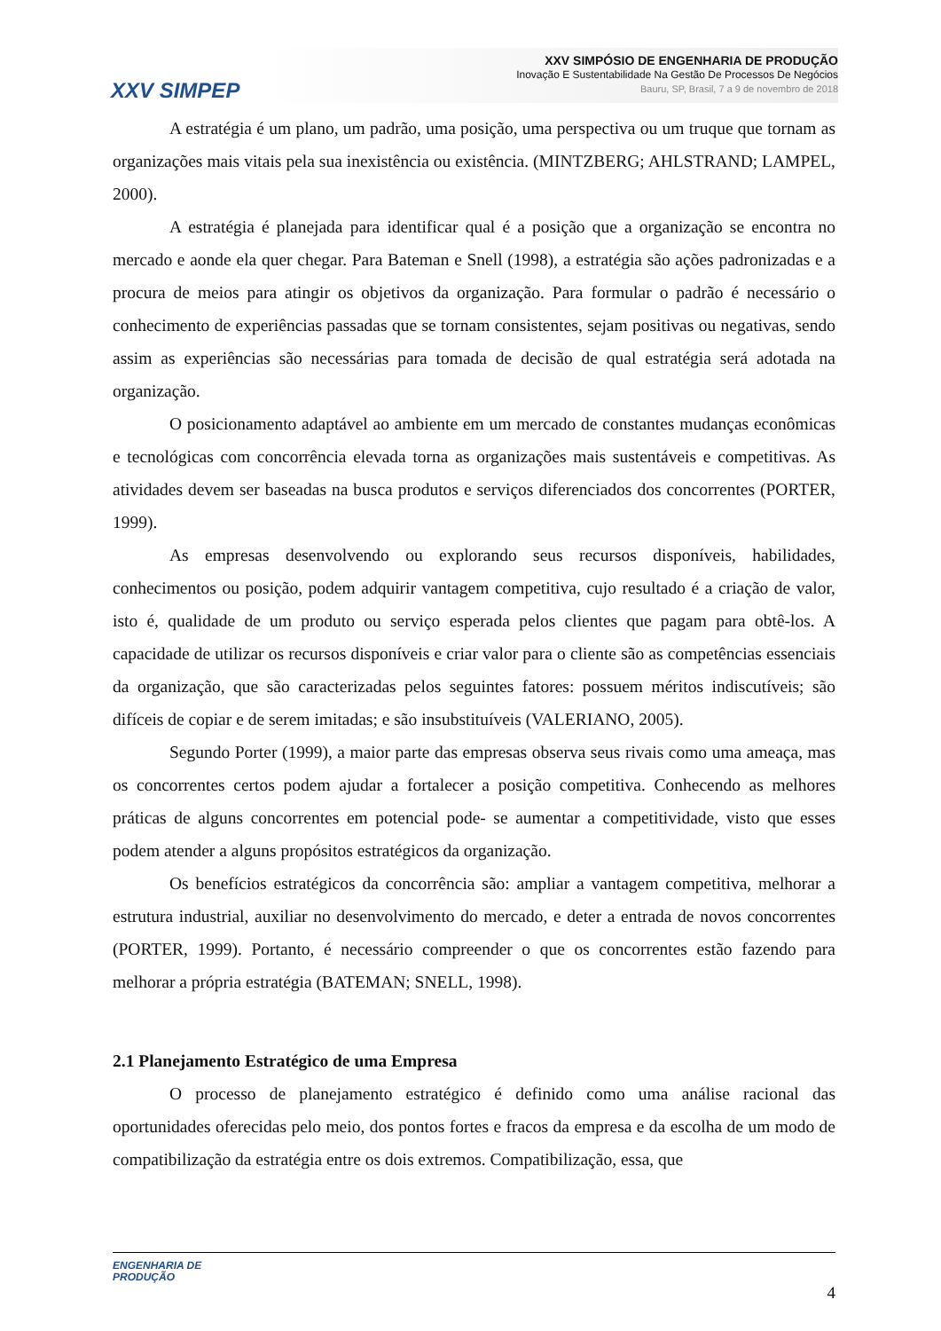XXV SIMPEP
XXV SIMPÓSIO DE ENGENHARIA DE PRODUÇÃO
Inovação E Sustentabilidade Na Gestão De Processos De Negócios
Bauru, SP, Brasil, 7 a 9 de novembro de 2018
A estratégia é um plano, um padrão, uma posição, uma perspectiva ou um truque que tornam as organizações mais vitais pela sua inexistência ou existência. (MINTZBERG; AHLSTRAND; LAMPEL, 2000).
A estratégia é planejada para identificar qual é a posição que a organização se encontra no mercado e aonde ela quer chegar. Para Bateman e Snell (1998), a estratégia são ações padronizadas e a procura de meios para atingir os objetivos da organização. Para formular o padrão é necessário o conhecimento de experiências passadas que se tornam consistentes, sejam positivas ou negativas, sendo assim as experiências são necessárias para tomada de decisão de qual estratégia será adotada na organização.
O posicionamento adaptável ao ambiente em um mercado de constantes mudanças econômicas e tecnológicas com concorrência elevada torna as organizações mais sustentáveis e competitivas. As atividades devem ser baseadas na busca produtos e serviços diferenciados dos concorrentes (PORTER, 1999).
As empresas desenvolvendo ou explorando seus recursos disponíveis, habilidades, conhecimentos ou posição, podem adquirir vantagem competitiva, cujo resultado é a criação de valor, isto é, qualidade de um produto ou serviço esperada pelos clientes que pagam para obtê-los. A capacidade de utilizar os recursos disponíveis e criar valor para o cliente são as competências essenciais da organização, que são caracterizadas pelos seguintes fatores: possuem méritos indiscutíveis; são difíceis de copiar e de serem imitadas; e são insubstituíveis (VALERIANO, 2005).
Segundo Porter (1999), a maior parte das empresas observa seus rivais como uma ameaça, mas os concorrentes certos podem ajudar a fortalecer a posição competitiva. Conhecendo as melhores práticas de alguns concorrentes em potencial pode- se aumentar a competitividade, visto que esses podem atender a alguns propósitos estratégicos da organização.
Os benefícios estratégicos da concorrência são: ampliar a vantagem competitiva, melhorar a estrutura industrial, auxiliar no desenvolvimento do mercado, e deter a entrada de novos concorrentes (PORTER, 1999). Portanto, é necessário compreender o que os concorrentes estão fazendo para melhorar a própria estratégia (BATEMAN; SNELL, 1998).
2.1 Planejamento Estratégico de uma Empresa
O processo de planejamento estratégico é definido como uma análise racional das oportunidades oferecidas pelo meio, dos pontos fortes e fracos da empresa e da escolha de um modo de compatibilização da estratégia entre os dois extremos. Compatibilização, essa, que
ENGENHARIA DE
PRODUÇÃO
4